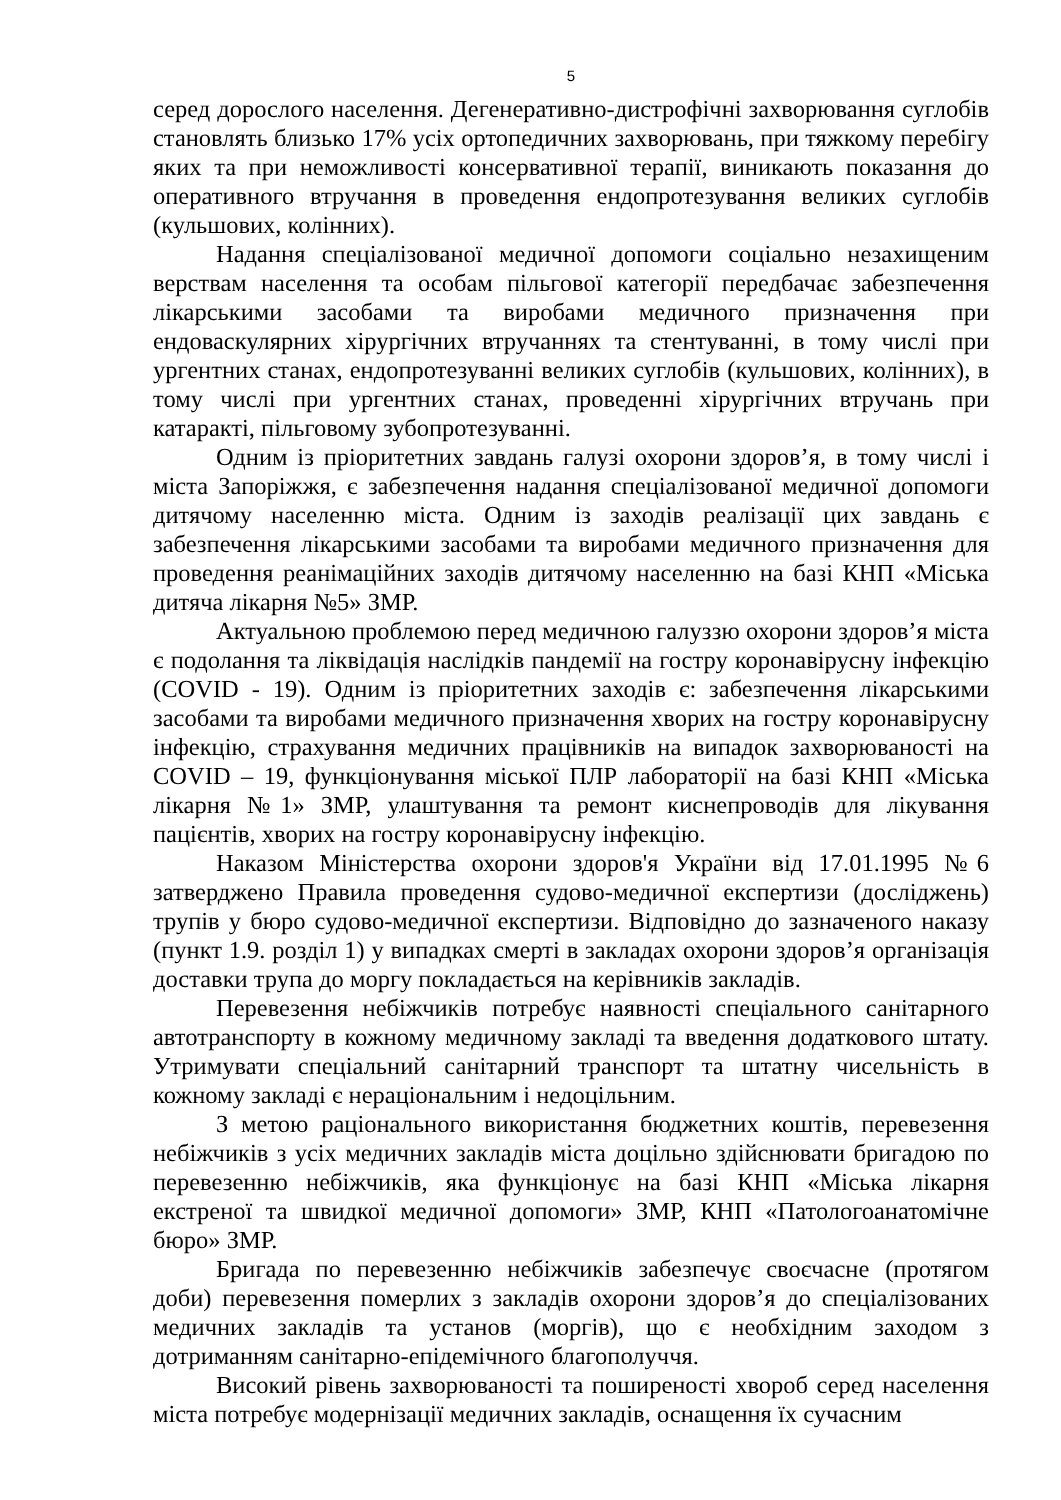5
серед дорослого населення. Дегенеративно-дистрофічні захворювання суглобів становлять близько 17% усіх ортопедичних захворювань, при тяжкому перебігу яких та при неможливості консервативної терапії, виникають показання до оперативного втручання в проведення ендопротезування великих суглобів (кульшових, колінних).
Надання спеціалізованої медичної допомоги соціально незахищеним верствам населення та особам пільгової категорії передбачає забезпечення лікарськими засобами та виробами медичного призначення при ендоваскулярних хірургічних втручаннях та стентуванні, в тому числі при ургентних станах, ендопротезуванні великих суглобів (кульшових, колінних), в тому числі при ургентних станах, проведенні хірургічних втручань при катаракті, пільговому зубопротезуванні.
Одним із пріоритетних завдань галузі охорони здоров’я, в тому числі і міста Запоріжжя, є забезпечення надання спеціалізованої медичної допомоги дитячому населенню міста. Одним із заходів реалізації цих завдань є забезпечення лікарськими засобами та виробами медичного призначення для проведення реанімаційних заходів дитячому населенню на базі КНП «Міська дитяча лікарня №5» ЗМР.
Актуальною проблемою перед медичною галуззю охорони здоров’я міста є подолання та ліквідація наслідків пандемії на гостру коронавірусну інфекцію (COVID - 19). Одним із пріоритетних заходів є: забезпечення лікарськими засобами та виробами медичного призначення хворих на гостру коронавірусну інфекцію, страхування медичних працівників на випадок захворюваності на COVID – 19, функціонування міської ПЛР лабораторії на базі КНП «Міська лікарня №1» ЗМР, улаштування та ремонт киснепроводів для лікування пацієнтів, хворих на гостру коронавірусну інфекцію.
Наказом Міністерства охорони здоров'я України від 17.01.1995 №6 затверджено Правила проведення судово-медичної експертизи (досліджень) трупів у бюро судово-медичної експертизи. Відповідно до зазначеного наказу (пункт 1.9. розділ 1) у випадках смерті в закладах охорони здоров’я організація доставки трупа до моргу покладається на керівників закладів.
Перевезення небіжчиків потребує наявності спеціального санітарного автотранспорту в кожному медичному закладі та введення додаткового штату. Утримувати спеціальний санітарний транспорт та штатну чисельність в кожному закладі є нераціональним і недоцільним.
З метою раціонального використання бюджетних коштів, перевезення небіжчиків з усіх медичних закладів міста доцільно здійснювати бригадою по перевезенню небіжчиків, яка функціонує на базі КНП «Міська лікарня екстреної та швидкої медичної допомоги» ЗМР, КНП «Патологоанатомічне бюро» ЗМР.
Бригада по перевезенню небіжчиків забезпечує своєчасне (протягом доби) перевезення померлих з закладів охорони здоров’я до спеціалізованих медичних закладів та установ (моргів), що є необхідним заходом з дотриманням санітарно-епідемічного благополуччя.
Високий рівень захворюваності та поширеності хвороб серед населення міста потребує модернізації медичних закладів, оснащення їх сучасним